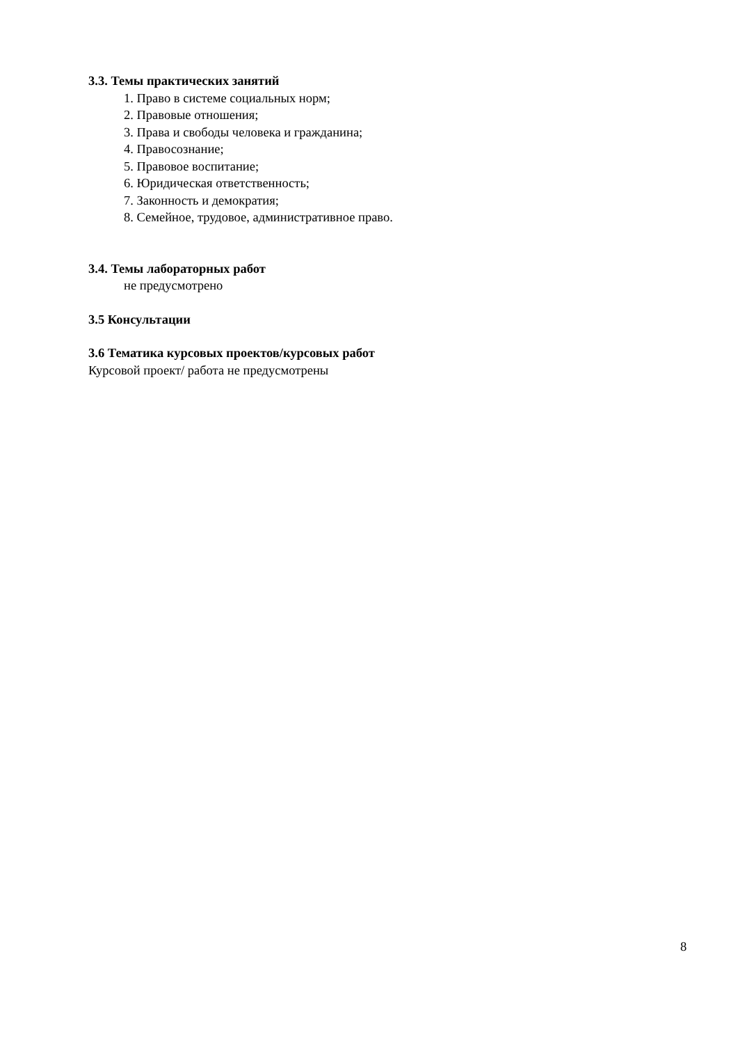3.3. Темы практических занятий
1. Право в системе социальных норм;
2. Правовые отношения;
3. Права и свободы человека и гражданина;
4. Правосознание;
5. Правовое воспитание;
6. Юридическая ответственность;
7. Законность и демократия;
8. Семейное, трудовое, административное право.
3.4. Темы лабораторных работ
не предусмотрено
3.5 Консультации
3.6 Тематика курсовых проектов/курсовых работ
Курсовой проект/ работа не предусмотрены
8